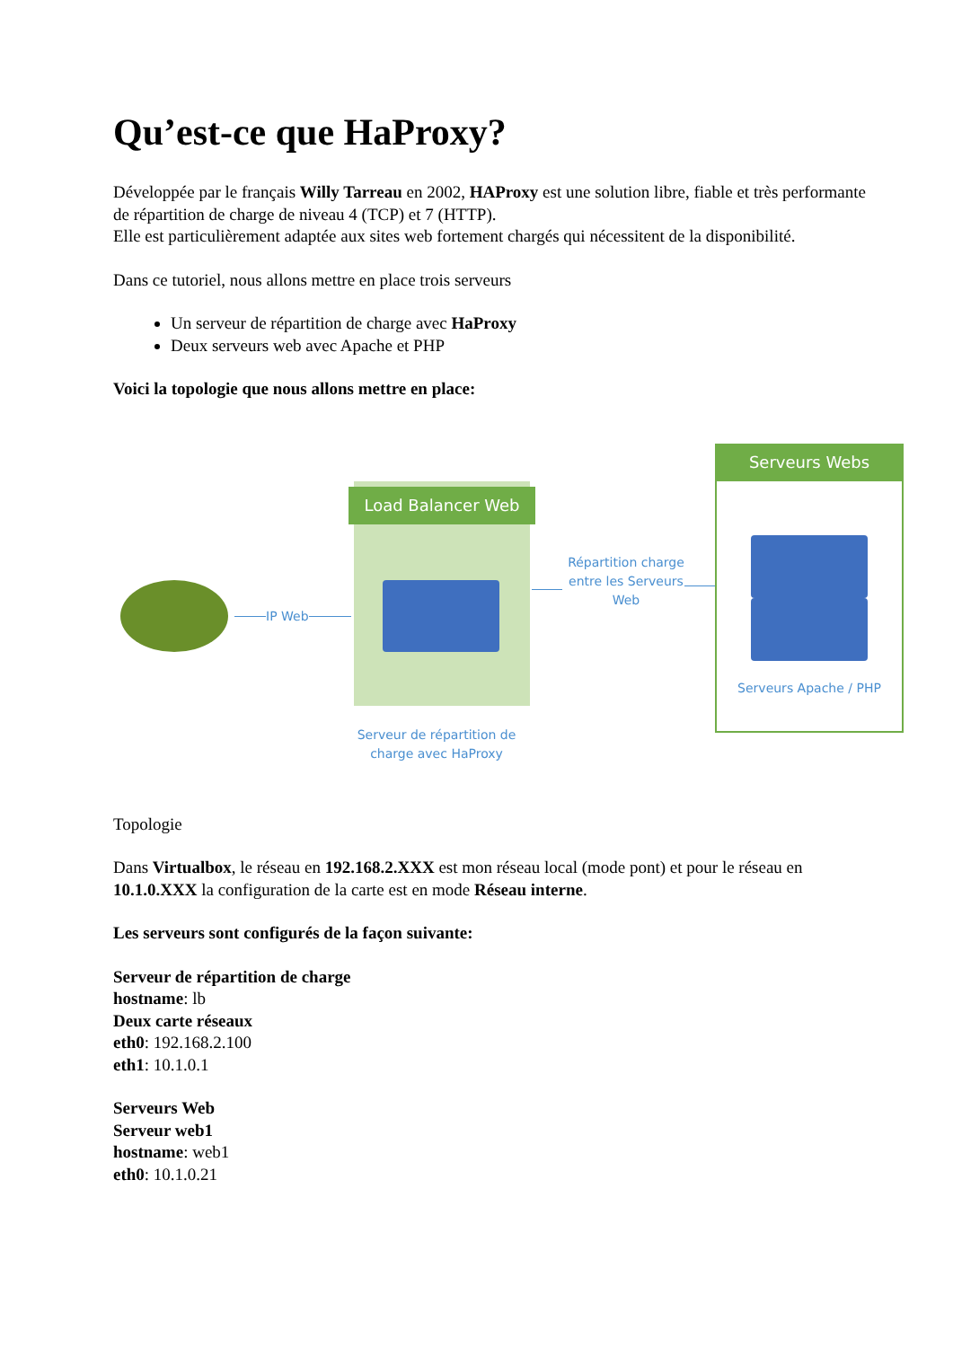Qu’est-ce que HaProxy?
Développée par le français Willy Tarreau en 2002, HAProxy est une solution libre, fiable et très performante de répartition de charge de niveau 4 (TCP) et 7 (HTTP).
Elle est particulièrement adaptée aux sites web fortement chargés qui nécessitent de la disponibilité.
Dans ce tutoriel, nous allons mettre en place trois serveurs
Un serveur de répartition de charge avec HaProxy
Deux serveurs web avec Apache et PHP
Voici la topologie que nous allons mettre en place:
IP Web
Load Balancer Web
Serveur de répartition de charge avec HaProxy
Répartition charge entre les Serveurs Web
Serveurs Webs
Serveurs Apache / PHP
Topologie
Dans Virtualbox, le réseau en 192.168.2.XXX est mon réseau local (mode pont) et pour le réseau en 10.1.0.XXX la configuration de la carte est en mode Réseau interne.
Les serveurs sont configurés de la façon suivante:
Serveur de répartition de charge
hostname: lb
Deux carte réseaux
eth0: 192.168.2.100
eth1: 10.1.0.1
Serveurs Web
Serveur web1
hostname: web1
eth0: 10.1.0.21